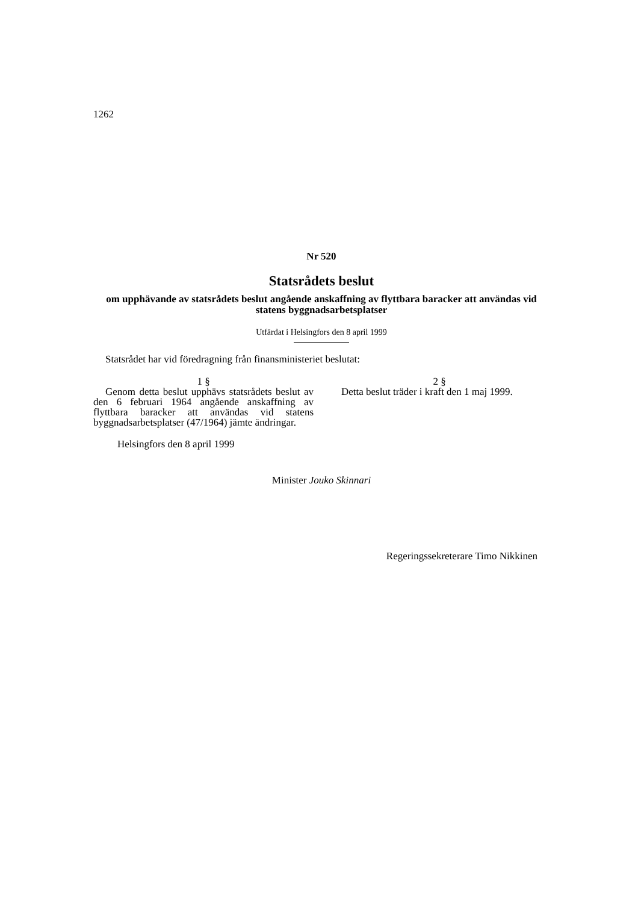1262
Nr 520
Statsrådets beslut
om upphävande av statsrådets beslut angående anskaffning av flyttbara baracker att användas vid statens byggnadsarbetsplatser
Utfärdat i Helsingfors den 8 april 1999
Statsrådet har vid föredragning från finansministeriet beslutat:
1 §
Genom detta beslut upphävs statsrådets beslut av den 6 februari 1964 angående anskaffning av flyttbara baracker att användas vid statens byggnadsarbetsplatser (47/1964) jämte ändringar.
2 §
Detta beslut träder i kraft den 1 maj 1999.
Helsingfors den 8 april 1999
Minister Jouko Skinnari
Regeringssekreterare Timo Nikkinen